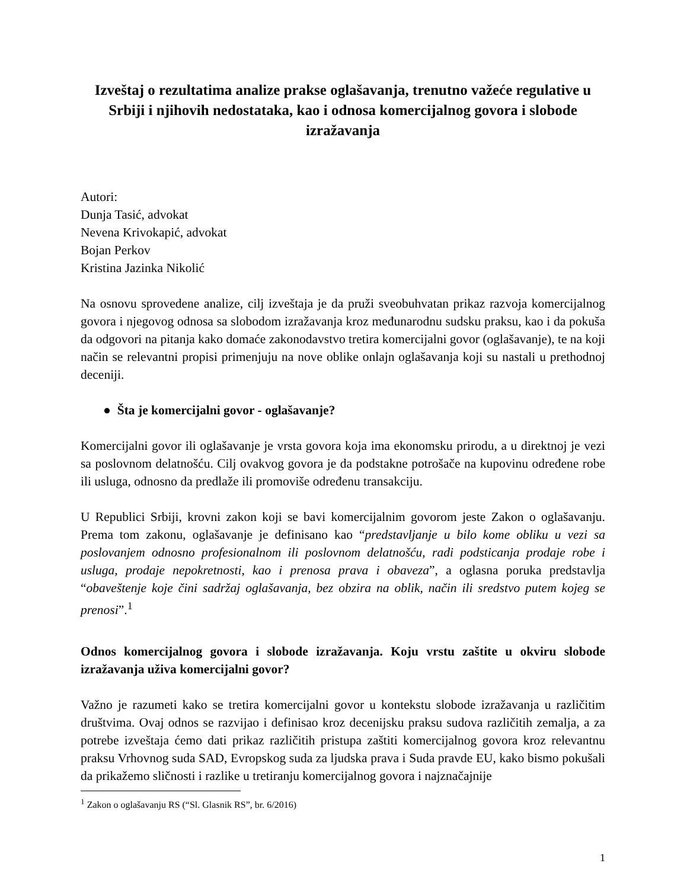Izveštaj o rezultatima analize prakse oglašavanja, trenutno važeće regulative u Srbiji i njihovih nedostataka, kao i odnosa komercijalnog govora i slobode izražavanja
Autori:
Dunja Tasić, advokat
Nevena Krivokapić, advokat
Bojan Perkov
Kristina Jazinka Nikolić
Na osnovu sprovedene analize, cilj izveštaja je da pruži sveobuhvatan prikaz razvoja komercijalnog govora i njegovog odnosa sa slobodom izražavanja kroz međunarodnu sudsku praksu, kao i da pokuša da odgovori na pitanja kako domaće zakonodavstvo tretira komercijalni govor (oglašavanje), te na koji način se relevantni propisi primenjuju na nove oblike onlajn oglašavanja koji su nastali u prethodnoj deceniji.
● Šta je komercijalni govor - oglašavanje?
Komercijalni govor ili oglašavanje je vrsta govora koja ima ekonomsku prirodu, a u direktnoj je vezi sa poslovnom delatnošću. Cilj ovakvog govora je da podstakne potrošače na kupovinu određene robe ili usluga, odnosno da predlaže ili promoviše određenu transakciju.
U Republici Srbiji, krovni zakon koji se bavi komercijalnim govorom jeste Zakon o oglašavanju. Prema tom zakonu, oglašavanje je definisano kao “predstavljanje u bilo kome obliku u vezi sa poslovanjem odnosno profesionalnom ili poslovnom delatnošću, radi podsticanja prodaje robe i usluga, prodaje nepokretnosti, kao i prenosa prava i obaveza”, a oglasna poruka predstavlja “obaveštenje koje čini sadržaj oglašavanja, bez obzira na oblik, način ili sredstvo putem kojeg se prenosi”.<sup>1</sup>
Odnos komercijalnog govora i slobode izražavanja. Koju vrstu zaštite u okviru slobode izražavanja uživa komercijalni govor?
Važno je razumeti kako se tretira komercijalni govor u kontekstu slobode izražavanja u različitim društvima. Ovaj odnos se razvijao i definisao kroz decenijsku praksu sudova različitih zemalja, a za potrebe izveštaja ćemo dati prikaz različitih pristupa zaštiti komercijalnog govora kroz relevantnu praksu Vrhovnog suda SAD, Evropskog suda za ljudska prava i Suda pravde EU, kako bismo pokušali da prikažemo sličnosti i razlike u tretiranju komercijalnog govora i najznačajnije
<sup>1</sup> Zakon o oglašavanju RS (“Sl. Glasnik RS”, br. 6/2016)
1